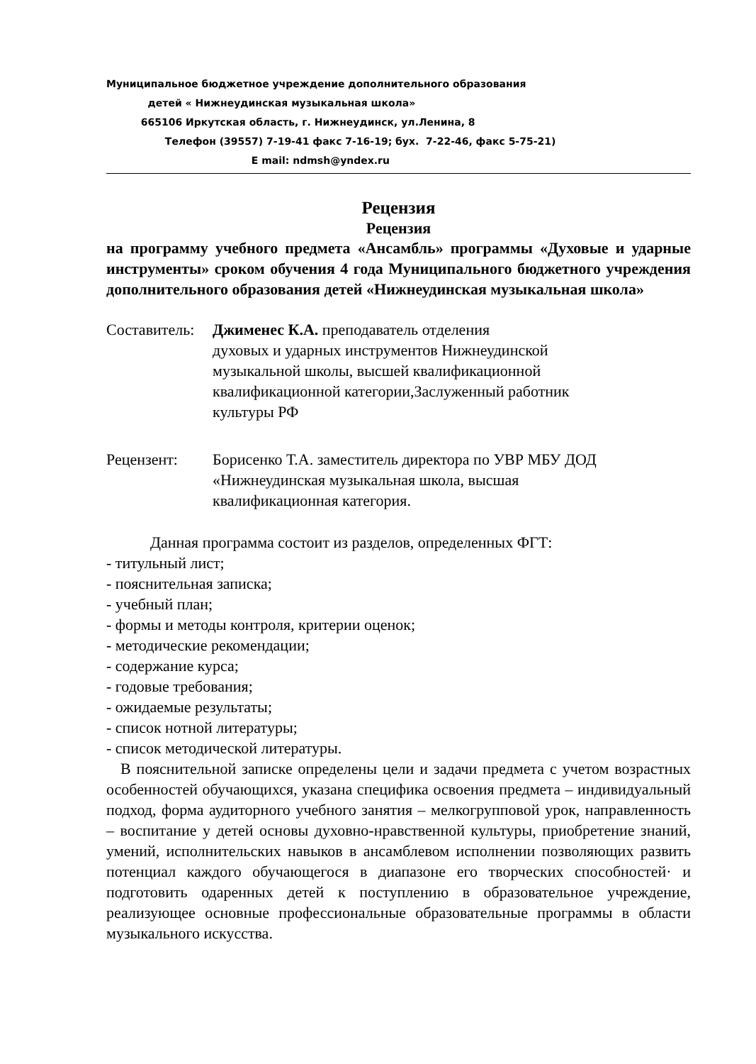Муниципальное бюджетное учреждение дополнительного образования
детей « Нижнеудинская музыкальная школа»
665106 Иркутская область, г. Нижнеудинск, ул.Ленина, 8
Телефон (39557) 7-19-41 факс 7-16-19; бух. 7-22-46, факс 5-75-21)
E mail: ndmsh@yndex.ru
Рецензия
Рецензия
на программу учебного предмета «Ансамбль» программы «Духовые и ударные инструменты» сроком обучения 4 года Муниципального бюджетного учреждения дополнительного образования детей «Нижнеудинская музыкальная школа»
Составитель:
Джименес К.А. преподаватель отделения
духовых и ударных инструментов Нижнеудинской
музыкальной школы, высшей квалификационной
квалификационной категории,Заслуженный работник
культуры РФ
Рецензент: Борисенко Т.А. заместитель директора по УВР МБУ ДОД
«Нижнеудинская музыкальная школа, высшая
квалификационная категория.
Данная программа состоит из разделов, определенных ФГТ:
- титульный лист;
- пояснительная записка;
- учебный план;
- формы и методы контроля, критерии оценок;
- методические рекомендации;
- содержание курса;
- годовые требования;
- ожидаемые результаты;
- список нотной литературы;
- список методической литературы.
В пояснительной записке определены цели и задачи предмета с учетом возрастных особенностей обучающихся, указана специфика освоения предмета – индивидуальный подход, форма аудиторного учебного занятия – мелкогрупповой урок, направленность – воспитание у детей основы духовно-нравственной культуры, приобретение знаний, умений, исполнительских навыков в ансамблевом исполнении позволяющих развить потенциал каждого обучающегося в диапазоне его творческих способностей· и подготовить одаренных детей к поступлению в образовательное учреждение, реализующее основные профессиональные образовательные программы в области музыкального искусства.